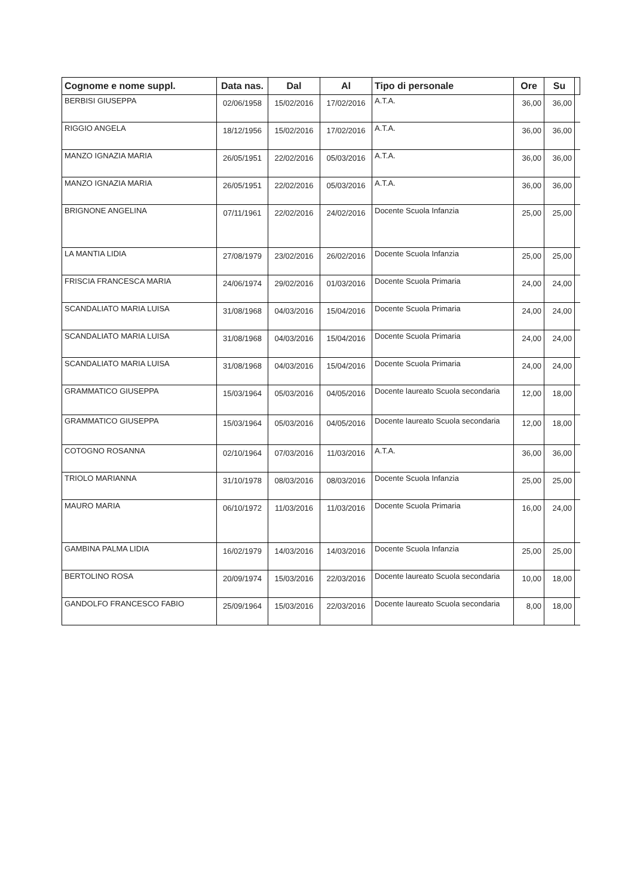| Cognome e nome suppl. | Data nas. | Dal | Al | Tipo di personale | Ore | Su | |
| --- | --- | --- | --- | --- | --- | --- | --- |
| BERBISI GIUSEPPA | 02/06/1958 | 15/02/2016 | 17/02/2016 | A.T.A. | 36,00 | 36,00 | |
| RIGGIO ANGELA | 18/12/1956 | 15/02/2016 | 17/02/2016 | A.T.A. | 36,00 | 36,00 | |
| MANZO IGNAZIA MARIA | 26/05/1951 | 22/02/2016 | 05/03/2016 | A.T.A. | 36,00 | 36,00 | |
| MANZO IGNAZIA MARIA | 26/05/1951 | 22/02/2016 | 05/03/2016 | A.T.A. | 36,00 | 36,00 | |
| BRIGNONE ANGELINA | 07/11/1961 | 22/02/2016 | 24/02/2016 | Docente Scuola Infanzia | 25,00 | 25,00 | |
| LA MANTIA LIDIA | 27/08/1979 | 23/02/2016 | 26/02/2016 | Docente Scuola Infanzia | 25,00 | 25,00 | |
| FRISCIA FRANCESCA MARIA | 24/06/1974 | 29/02/2016 | 01/03/2016 | Docente Scuola Primaria | 24,00 | 24,00 | |
| SCANDALIATO MARIA LUISA | 31/08/1968 | 04/03/2016 | 15/04/2016 | Docente Scuola Primaria | 24,00 | 24,00 | |
| SCANDALIATO MARIA LUISA | 31/08/1968 | 04/03/2016 | 15/04/2016 | Docente Scuola Primaria | 24,00 | 24,00 | |
| SCANDALIATO MARIA LUISA | 31/08/1968 | 04/03/2016 | 15/04/2016 | Docente Scuola Primaria | 24,00 | 24,00 | |
| GRAMMATICO GIUSEPPA | 15/03/1964 | 05/03/2016 | 04/05/2016 | Docente laureato Scuola secondaria | 12,00 | 18,00 | |
| GRAMMATICO GIUSEPPA | 15/03/1964 | 05/03/2016 | 04/05/2016 | Docente laureato Scuola secondaria | 12,00 | 18,00 | |
| COTOGNO ROSANNA | 02/10/1964 | 07/03/2016 | 11/03/2016 | A.T.A. | 36,00 | 36,00 | |
| TRIOLO MARIANNA | 31/10/1978 | 08/03/2016 | 08/03/2016 | Docente Scuola Infanzia | 25,00 | 25,00 | |
| MAURO MARIA | 06/10/1972 | 11/03/2016 | 11/03/2016 | Docente Scuola Primaria | 16,00 | 24,00 | |
| GAMBINA PALMA LIDIA | 16/02/1979 | 14/03/2016 | 14/03/2016 | Docente Scuola Infanzia | 25,00 | 25,00 | |
| BERTOLINO ROSA | 20/09/1974 | 15/03/2016 | 22/03/2016 | Docente laureato Scuola secondaria | 10,00 | 18,00 | |
| GANDOLFO FRANCESCO FABIO | 25/09/1964 | 15/03/2016 | 22/03/2016 | Docente laureato Scuola secondaria | 8,00 | 18,00 | |